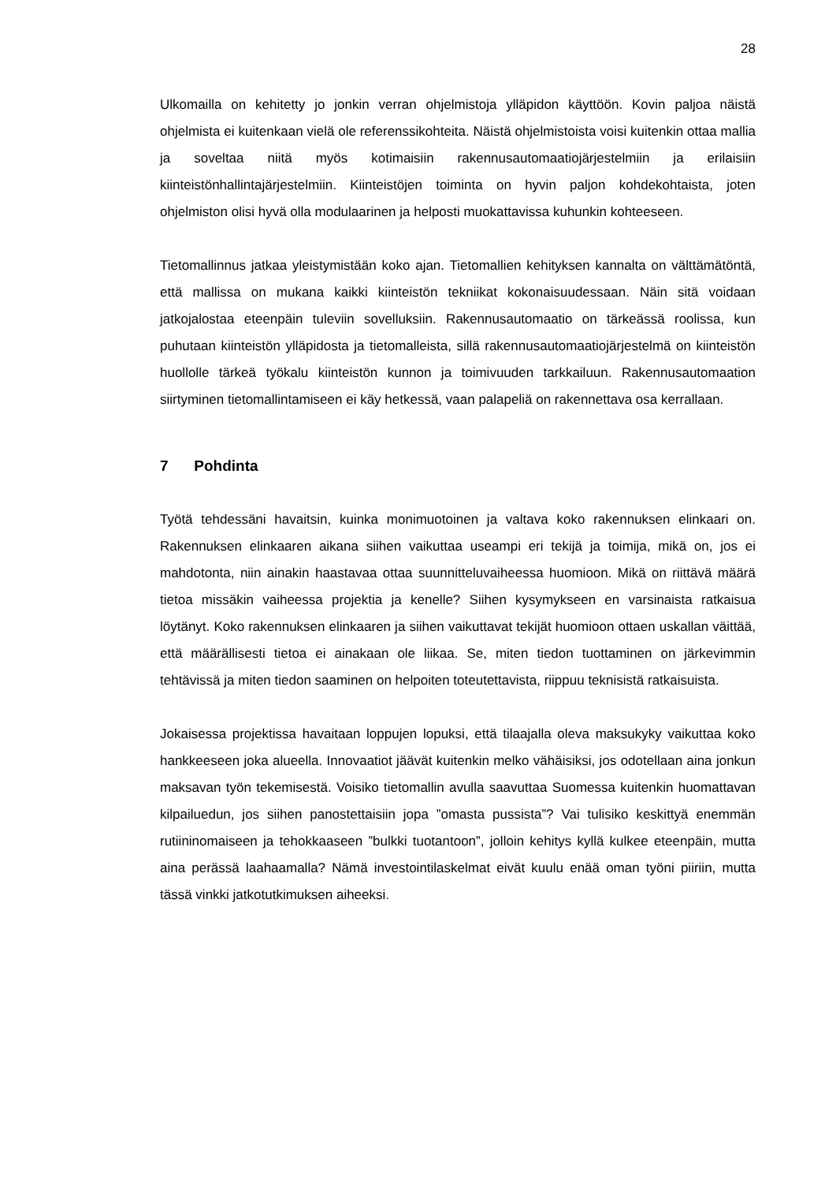28
Ulkomailla on kehitetty jo jonkin verran ohjelmistoja ylläpidon käyttöön. Kovin paljoa näistä ohjelmista ei kuitenkaan vielä ole referenssikohteita. Näistä ohjelmistoista voisi kuitenkin ottaa mallia ja soveltaa niitä myös kotimaisiin rakennusautomaatiojärjestelmiin ja erilaisiin kiinteistönhallintajärjestelmiin. Kiinteistöjen toiminta on hyvin paljon kohdekohtaista, joten ohjelmiston olisi hyvä olla modulaarinen ja helposti muokattavissa kuhunkin kohteeseen.
Tietomallinnus jatkaa yleistymistään koko ajan. Tietomallien kehityksen kannalta on välttämätöntä, että mallissa on mukana kaikki kiinteistön tekniikat kokonaisuudessaan. Näin sitä voidaan jatkojalostaa eteenpäin tuleviin sovelluksiin. Rakennusautomaatio on tärkeässä roolissa, kun puhutaan kiinteistön ylläpidosta ja tietomalleista, sillä rakennusautomaatiojärjestelmä on kiinteistön huollolle tärkeä työkalu kiinteistön kunnon ja toimivuuden tarkkailuun. Rakennusautomaation siirtyminen tietomallintamiseen ei käy hetkessä, vaan palapeliä on rakennettava osa kerrallaan.
7 Pohdinta
Työtä tehdessäni havaitsin, kuinka monimuotoinen ja valtava koko rakennuksen elinkaari on. Rakennuksen elinkaaren aikana siihen vaikuttaa useampi eri tekijä ja toimija, mikä on, jos ei mahdotonta, niin ainakin haastavaa ottaa suunnitteluvaiheessa huomioon. Mikä on riittävä määrä tietoa missäkin vaiheessa projektia ja kenelle? Siihen kysymykseen en varsinaista ratkaisua löytänyt. Koko rakennuksen elinkaaren ja siihen vaikuttavat tekijät huomioon ottaen uskallan väittää, että määrällisesti tietoa ei ainakaan ole liikaa. Se, miten tiedon tuottaminen on järkevimmin tehtävissä ja miten tiedon saaminen on helpoiten toteutettavista, riippuu teknisistä ratkaisuista.
Jokaisessa projektissa havaitaan loppujen lopuksi, että tilaajalla oleva maksukyky vaikuttaa koko hankkeeseen joka alueella. Innovaatiot jäävät kuitenkin melko vähäisiksi, jos odotellaan aina jonkun maksavan työn tekemisestä. Voisiko tietomallin avulla saavuttaa Suomessa kuitenkin huomattavan kilpailuedun, jos siihen panostettaisiin jopa ”omasta pussista”? Vai tulisiko keskittyä enemmän rutiininomaiseen ja tehokkaaseen ”bulkki tuotantoon”, jolloin kehitys kyllä kulkee eteenpäin, mutta aina perässä laahaamalla? Nämä investointilaskelmat eivät kuulu enää oman työni piiriin, mutta tässä vinkki jatkotutkimuksen aiheeksi.